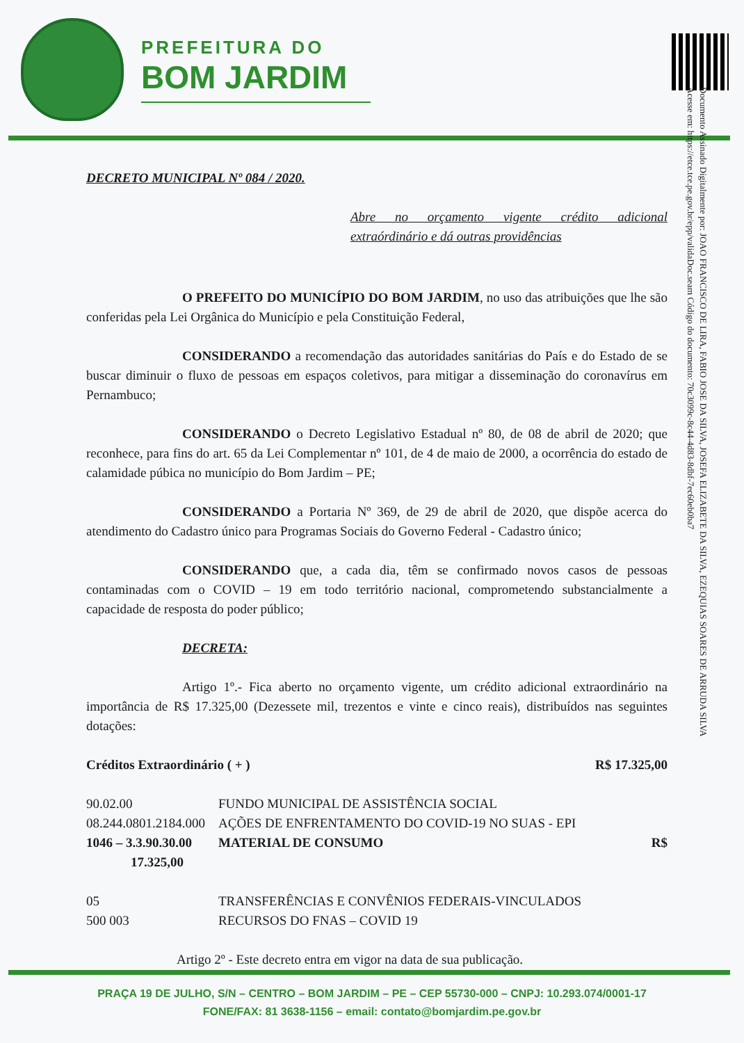PREFEITURA DO
BOM JARDIM
Documento Assinado Digitalmente por: JOAO FRANCISCO DE LIRA, FABIO JOSE DA SILVA, JOSEFA ELIZABETE DA SILVA, EZEQUIAS SOARES DE ARRUDA SILVA
Acesse em: https://etce.tce.pe.gov.br/epp/validaDoc.seam Código do documento: 70c3099c-8c44-4d83-8dbf-7ec60eb0ba7
DECRETO MUNICIPAL Nº 084 / 2020.
Abre no orçamento vigente crédito adicional extraórdinário e dá outras providências
O PREFEITO DO MUNICÍPIO DO BOM JARDIM, no uso das atribuições que lhe são conferidas pela Lei Orgânica do Município e pela Constituição Federal,
CONSIDERANDO a recomendação das autoridades sanitárias do País e do Estado de se buscar diminuir o fluxo de pessoas em espaços coletivos, para mitigar a disseminação do coronavírus em Pernambuco;
CONSIDERANDO o Decreto Legislativo Estadual nº 80, de 08 de abril de 2020; que reconhece, para fins do art. 65 da Lei Complementar nº 101, de 4 de maio de 2000, a ocorrência do estado de calamidade púbica no município do Bom Jardim – PE;
CONSIDERANDO a Portaria Nº 369, de 29 de abril de 2020, que dispõe acerca do atendimento do Cadastro único para Programas Sociais do Governo Federal - Cadastro único;
CONSIDERANDO que, a cada dia, têm se confirmado novos casos de pessoas contaminadas com o COVID – 19 em todo território nacional, comprometendo substancialmente a capacidade de resposta do poder público;
DECRETA:
Artigo 1º.- Fica aberto no orçamento vigente, um crédito adicional extraordinário na importância de R$ 17.325,00 (Dezessete mil, trezentos e vinte e cinco reais), distribuídos nas seguintes dotações:
Créditos Extraordinário ( + ) R$ 17.325,00
90.02.00 FUNDO MUNICIPAL DE ASSISTÊNCIA SOCIAL
08.244.0801.2184.000 AÇÕES DE ENFRENTAMENTO DO COVID-19 NO SUAS - EPI
1046 – 3.3.90.30.00 MATERIAL DE CONSUMO R$
17.325,00
05 TRANSFERÊNCIAS E CONVÊNIOS FEDERAIS-VINCULADOS
500 003 RECURSOS DO FNAS – COVID 19
Artigo 2º - Este decreto entra em vigor na data de sua publicação.
PRAÇA 19 DE JULHO, S/N – CENTRO – BOM JARDIM – PE – CEP 55730-000 – CNPJ: 10.293.074/0001-17
FONE/FAX: 81 3638-1156 – email: contato@bomjardim.pe.gov.br